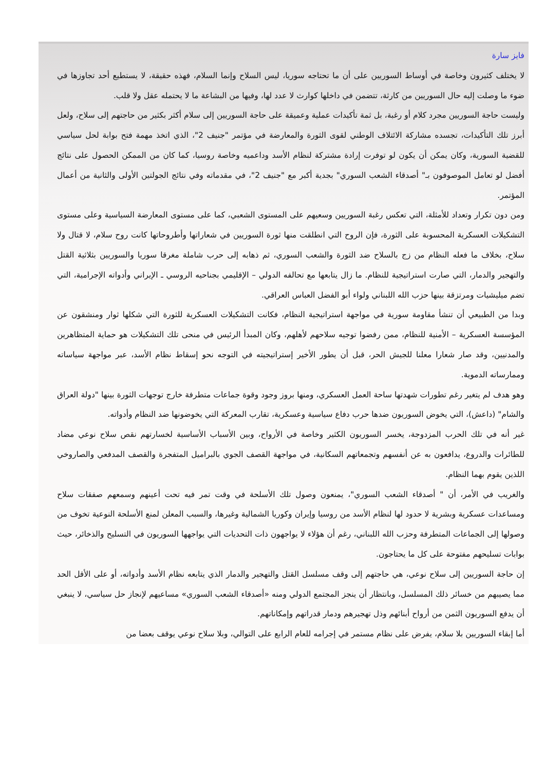فايز سارة
لا يختلف كثيرون وخاصة في أوساط السوريين على أن ما تحتاجه سوريا، ليس السلاح وإنما السلام، فهذه حقيقة، لا يستطيع أحد تجاوزها في ضوء ما وصلت إليه حال السوريين من كارثة، تتضمن في داخلها كوارث لا عدد لها، وفيها من البشاعة ما لا يحتمله عقل ولا قلب.
وليست حاجة السوريين مجرد كلام أو رغبة، بل ثمة تأكيدات عملية وعميقة على حاجة السوريين إلى سلام أكثر بكثير من حاجتهم إلى سلاح، ولعل أبرز تلك التأكيدات، تجسده مشاركة الائتلاف الوطني لقوى الثورة والمعارضة في مؤتمر "جنيف 2"، الذي اتخذ مهمة فتح بوابة لحل سياسي للقضية السورية، وكان يمكن أن يكون لو توفرت إرادة مشتركة لنظام الأسد وداعميه وخاصة روسيا، كما كان من الممكن الحصول على نتائج أفضل لو تعامل الموصوفون بـ" أصدقاء الشعب السوري" بجدية أكبر مع "جنيف 2"، في مقدماته وفي نتائج الجولتين الأولى والثانية من أعمال المؤتمر.
ومن دون تكرار وتعداد للأمثلة، التي تعكس رغبة السوريين وسعيهم على المستوى الشعبي، كما على مستوى المعارضة السياسية وعلى مستوى التشكيلات العسكرية المحسوبة على الثورة، فإن الروح التي انطلقت منها ثورة السوريين في شعاراتها وأطروحاتها كانت روح سلام، لا قتال ولا سلاح، بخلاف ما فعله النظام من زج بالسلاح ضد الثورة والشعب السوري، ثم ذهابه إلى حرب شاملة مغرقا سوريا والسوريين بثلاثية القتل والتهجير والدمار، التي صارت استراتيجية للنظام. ما زال يتابعها مع تحالفه الدولي – الإقليمي بجناحيه الروسي ـ الإيراني وأدواته الإجرامية، التي تضم ميليشيات ومرتزقة بينها حزب الله اللبناني ولواء أبو الفضل العباس العراقي.
وبدا من الطبيعي أن تنشأ مقاومة سورية في مواجهة استراتيجية النظام، فكانت التشكيلات العسكرية للثورة التي شكلها ثوار ومنشقون عن المؤسسة العسكرية – الأمنية للنظام، ممن رفضوا توجيه سلاحهم لأهلهم، وكان المبدأ الرئيس في منحى تلك التشكيلات هو حماية المتظاهرين والمدنيين، وقد صار شعارا معلنا للجيش الحر، قبل أن يطور الأخير إستراتيجيته في التوجه نحو إسقاط نظام الأسد، عبر مواجهة سياساته وممارساته الدموية.
وهو هدف لم يتغير رغم تطورات شهدتها ساحة العمل العسكري، ومنها بروز وجود وقوة جماعات متطرفة خارج توجهات الثورة بينها "دولة العراق والشام" (داعش)، التي يخوض السوريون ضدها حرب دفاع سياسية وعسكرية، تقارب المعركة التي يخوضونها ضد النظام وأدواته.
غير أنه في تلك الحرب المزدوجة، يخسر السوريون الكثير وخاصة في الأرواح، وبين الأسباب الأساسية لخسارتهم نقص سلاح نوعي مضاد للطائرات والدروع، يدافعون به عن أنفسهم وتجمعاتهم السكانية، في مواجهة القصف الجوي بالبراميل المتفجرة والقصف المدفعي والصاروخي اللذين يقوم بهما النظام.
والغريب في الأمر، أن " أصدقاء الشعب السوري"، يمنعون وصول تلك الأسلحة في وقت تمر فيه تحت أعينهم وسمعهم صفقات سلاح ومساعدات عسكرية وبشرية لا حدود لها لنظام الأسد من روسيا وإيران وكوريا الشمالية وغيرها، والسبب المعلن لمنع الأسلحة النوعية تخوف من وصولها إلى الجماعات المتطرفة وحزب الله اللبناني، رغم أن هؤلاء لا يواجهون ذات التحديات التي يواجهها السوريون في التسليح والذخائر، حيث بوابات تسليحهم مفتوحة على كل ما يحتاجون.
إن حاجة السوريين إلى سلاح نوعي، هي حاجتهم إلى وقف مسلسل القتل والتهجير والدمار الذي يتابعه نظام الأسد وأدواته، أو على الأقل الحد مما يصيبهم من خسائر ذلك المسلسل، وبانتظار أن ينجز المجتمع الدولي ومنه «أصدقاء الشعب السوري» مساعيهم لإنجاز حل سياسي، لا ينبغي أن يدفع السوريون الثمن من أرواح أبنائهم وذل تهجيرهم ودمار قدراتهم وإمكاناتهم.
أما إبقاء السوريين بلا سلام، يفرض على نظام مستمر في إجرامه للعام الرابع على التوالي، وبلا سلاح نوعي يوقف بعضا من